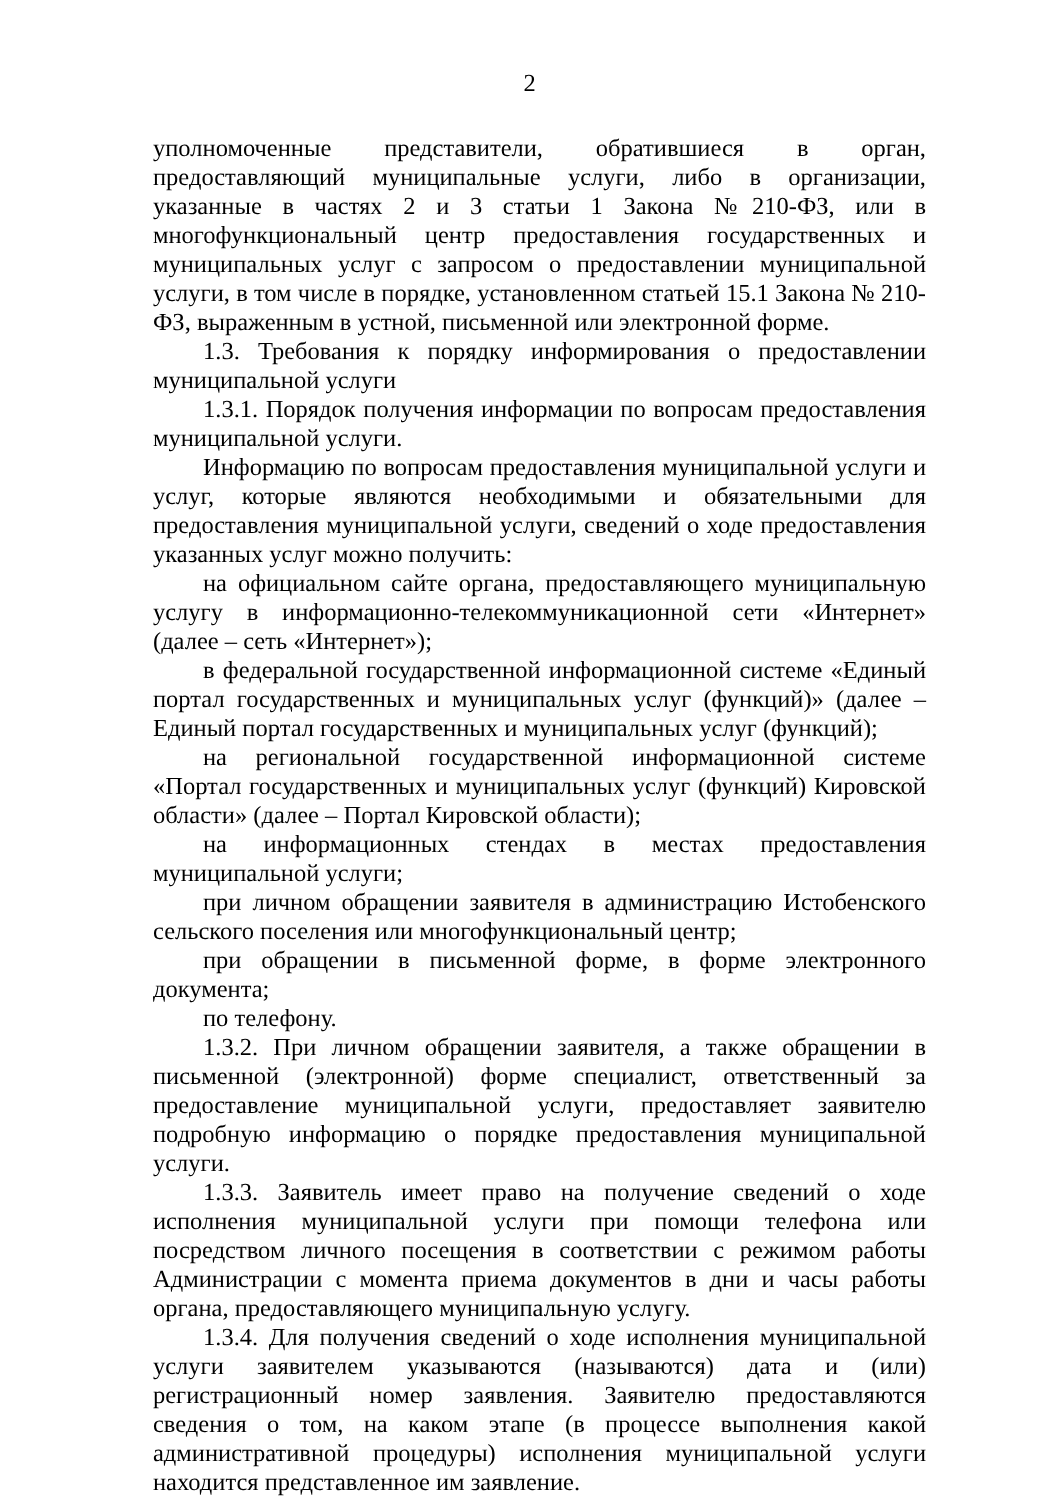2
уполномоченные представители, обратившиеся в орган, предоставляющий муниципальные услуги, либо в организации, указанные в частях 2 и 3 статьи 1 Закона №210-ФЗ, или в многофункциональный центр предоставления государственных и муниципальных услуг с запросом о предоставлении муниципальной услуги, в том числе в порядке, установленном статьей 15.1 Закона № 210-ФЗ, выраженным в устной, письменной или электронной форме.
1.3. Требования к порядку информирования о предоставлении муниципальной услуги
1.3.1. Порядок получения информации по вопросам предоставления муниципальной услуги.
Информацию по вопросам предоставления муниципальной услуги и услуг, которые являются необходимыми и обязательными для предоставления муниципальной услуги, сведений о ходе предоставления указанных услуг можно получить:
на официальном сайте органа, предоставляющего муниципальную услугу в информационно-телекоммуникационной сети «Интернет» (далее – сеть «Интернет»);
в федеральной государственной информационной системе «Единый портал государственных и муниципальных услуг (функций)» (далее – Единый портал государственных и муниципальных услуг (функций);
на региональной государственной информационной системе «Портал государственных и муниципальных услуг (функций) Кировской области» (далее – Портал Кировской области);
на информационных стендах в местах предоставления муниципальной услуги;
при личном обращении заявителя в администрацию Истобенского сельского поселения или многофункциональный центр;
при обращении в письменной форме, в форме электронного документа;
по телефону.
1.3.2. При личном обращении заявителя, а также обращении в письменной (электронной) форме специалист, ответственный за предоставление муниципальной услуги, предоставляет заявителю подробную информацию о порядке предоставления муниципальной услуги.
1.3.3. Заявитель имеет право на получение сведений о ходе исполнения муниципальной услуги при помощи телефона или посредством личного посещения в соответствии с режимом работы Администрации с момента приема документов в дни и часы работы органа, предоставляющего муниципальную услугу.
1.3.4. Для получения сведений о ходе исполнения муниципальной услуги заявителем указываются (называются) дата и (или) регистрационный номер заявления. Заявителю предоставляются сведения о том, на каком этапе (в процессе выполнения какой административной процедуры) исполнения муниципальной услуги находится представленное им заявление.